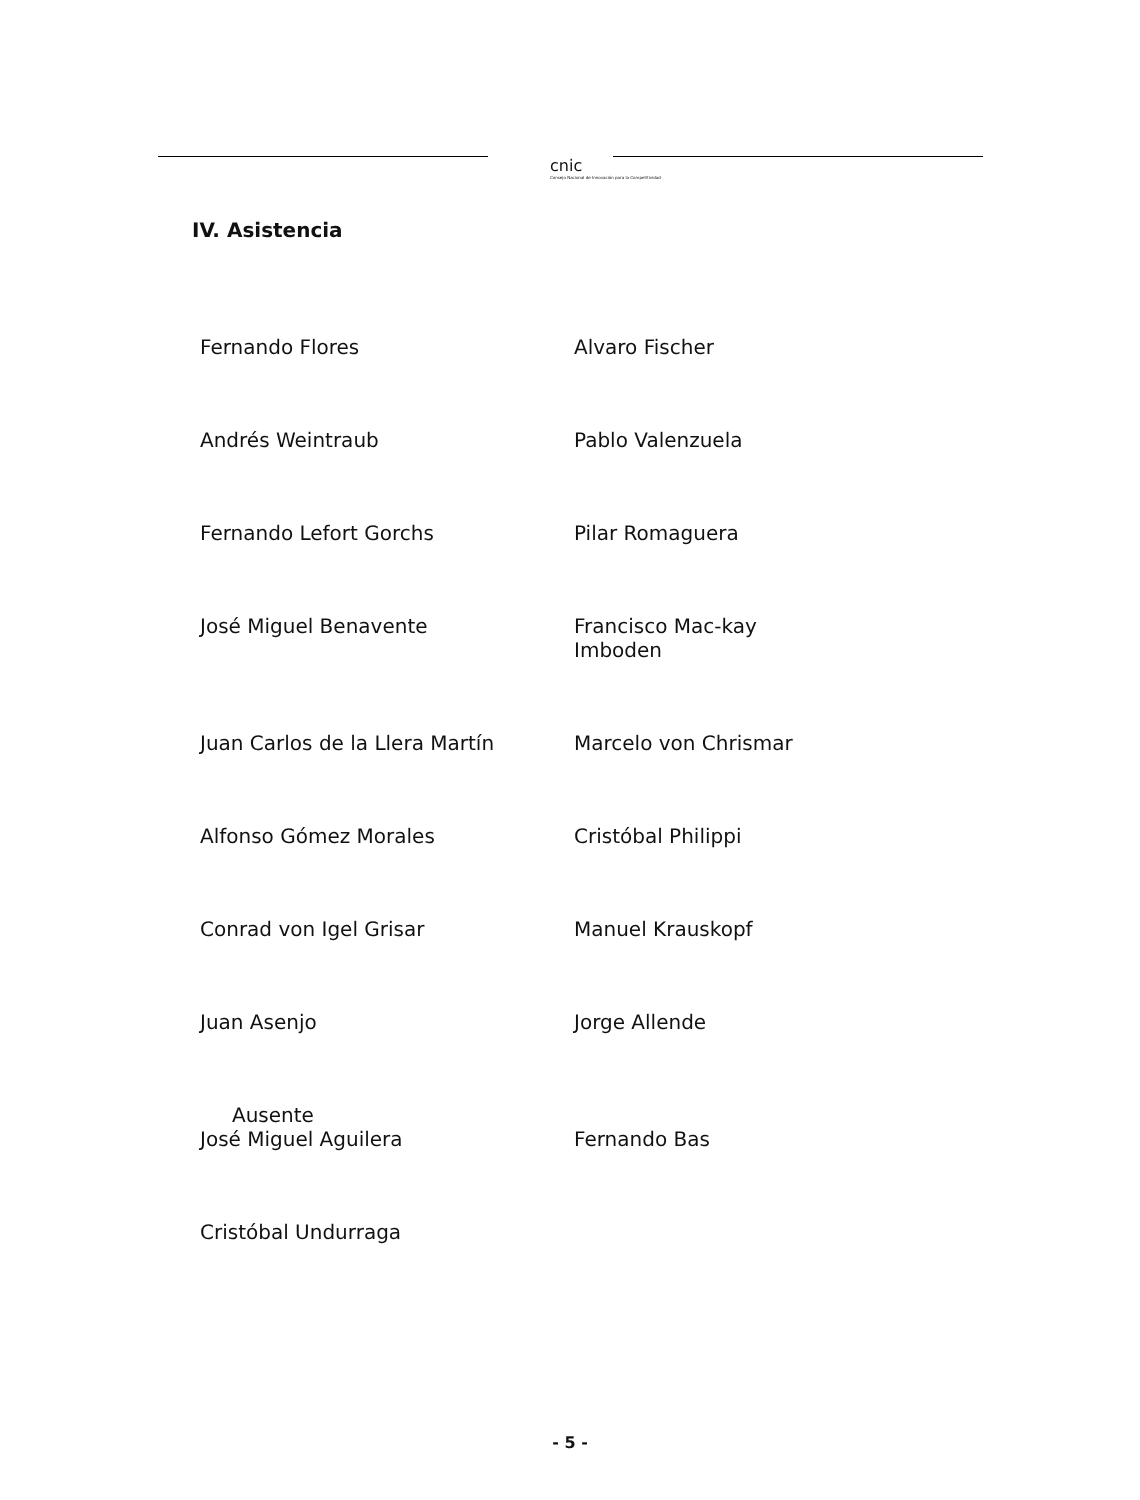cnic
Consejo Nacional de Innovación para la Competitividad
IV. Asistencia
Fernando Flores
Alvaro Fischer
Andrés Weintraub
Pablo Valenzuela
Fernando Lefort Gorchs
Pilar Romaguera
José Miguel Benavente
Francisco Mac-kay Imboden
Juan Carlos de la Llera Martín
Marcelo von Chrismar
Alfonso Gómez Morales
Cristóbal Philippi
Conrad von Igel Grisar
Manuel Krauskopf
Juan Asenjo
Jorge Allende
Ausente
José Miguel Aguilera
Fernando Bas
Cristóbal Undurraga
- 5 -